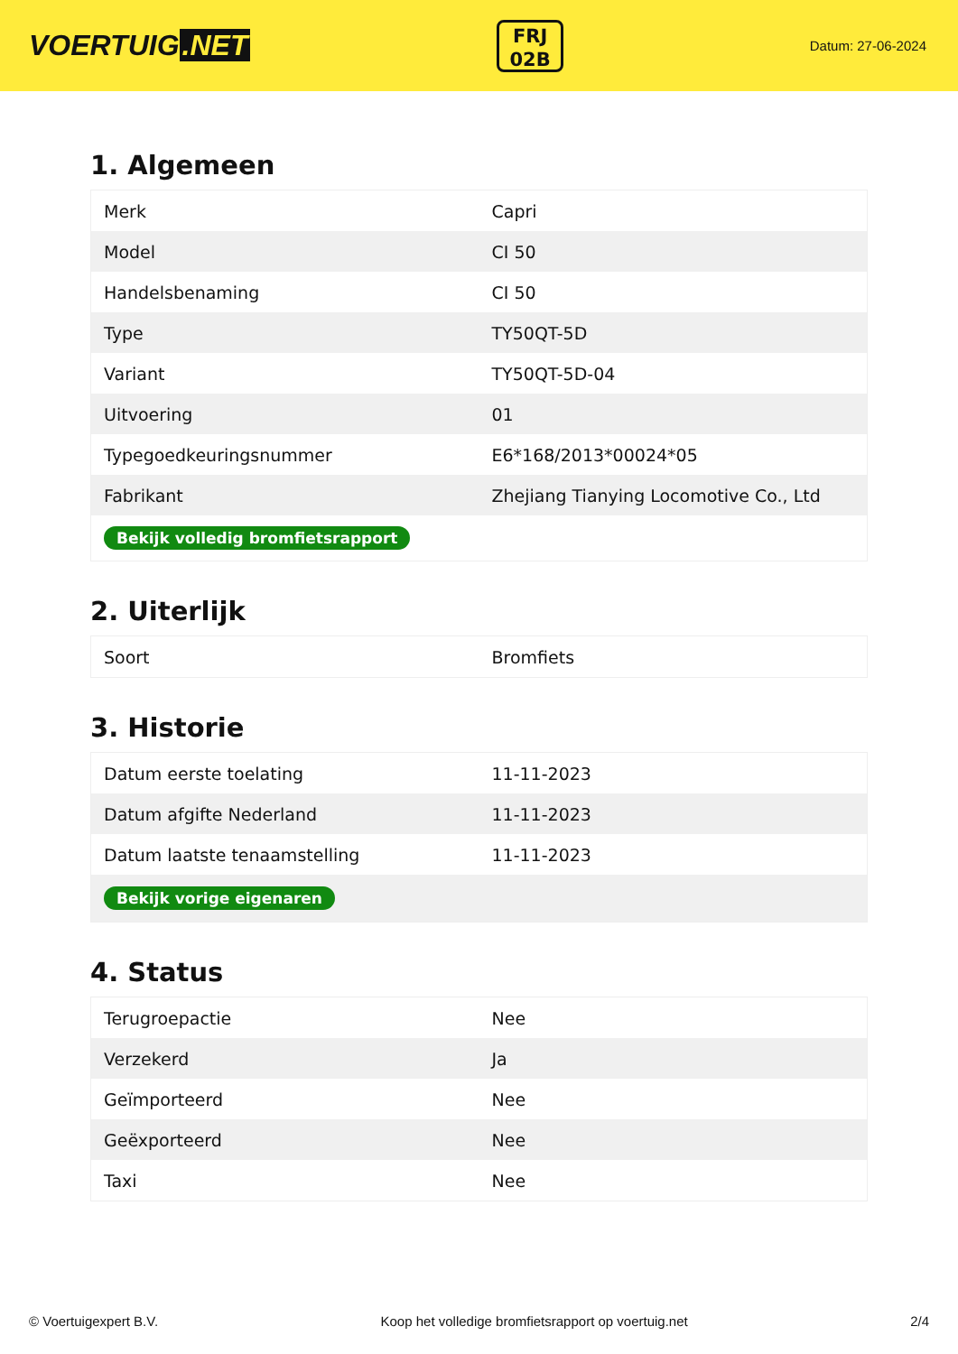VOERTUIG.NET
FRJ
02B
Datum: 27-06-2024
1. Algemeen
| Merk | Capri |
| Model | CI 50 |
| Handelsbenaming | CI 50 |
| Type | TY50QT-5D |
| Variant | TY50QT-5D-04 |
| Uitvoering | 01 |
| Typegoedkeuringsnummer | E6*168/2013*00024*05 |
| Fabrikant | Zhejiang Tianying Locomotive Co., Ltd |
| Bekijk volledig bromfietsrapport | |
2. Uiterlijk
| Soort | Bromfiets |
3. Historie
| Datum eerste toelating | 11-11-2023 |
| Datum afgifte Nederland | 11-11-2023 |
| Datum laatste tenaamstelling | 11-11-2023 |
| Bekijk vorige eigenaren | |
4. Status
| Terugroepactie | Nee |
| Verzekerd | Ja |
| Geïmporteerd | Nee |
| Geëxporteerd | Nee |
| Taxi | Nee |
© Voertuigexpert B.V. Koop het volledige bromfietsrapport op voertuig.net 2/4